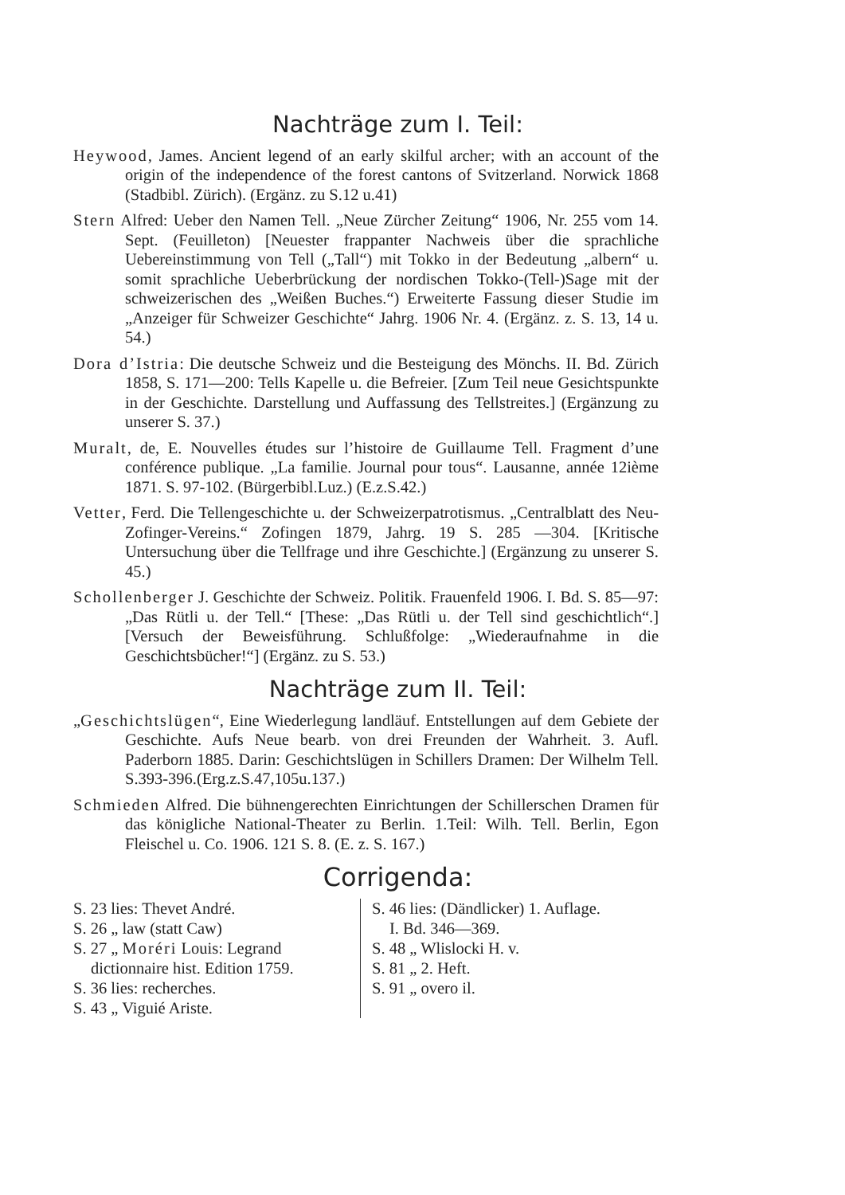Nachträge zum I. Teil:
Heywood, James. Ancient legend of an early skilful archer; with an account of the origin of the independence of the forest cantons of Svitzerland. Norwick 1868 (Stadbibl. Zürich). (Ergänz. zu S.12 u.41)
Stern Alfred: Ueber den Namen Tell. „Neue Zürcher Zeitung“ 1906, Nr. 255 vom 14. Sept. (Feuilleton) [Neuester frappanter Nachweis über die sprachliche Uebereinstimmung von Tell („Tall“) mit Tokko in der Bedeutung „albern“ u. somit sprachliche Ueberbrückung der nordischen Tokko-(Tell-)Sage mit der schweizerischen des „Weißen Buches.“) Erweiterte Fassung dieser Studie im „Anzeiger für Schweizer Geschichte“ Jahrg. 1906 Nr. 4. (Ergänz. z. S. 13, 14 u. 54.)
Dora d’Istria: Die deutsche Schweiz und die Besteigung des Mönchs. II. Bd. Zürich 1858, S. 171—200: Tells Kapelle u. die Befreier. [Zum Teil neue Gesichtspunkte in der Geschichte. Darstellung und Auffassung des Tellstreites.] (Ergänzung zu unserer S. 37.)
Muralt, de, E. Nouvelles études sur l’histoire de Guillaume Tell. Fragment d’une conférence publique. „La familie. Journal pour tous“. Lausanne, année 12ième 1871. S. 97-102. (Bürgerbibl.Luz.) (E.z.S.42.)
Vetter, Ferd. Die Tellengeschichte u. der Schweizerpatrotismus. „Centralblatt des Neu-Zofinger-Vereins.“ Zofingen 1879, Jahrg. 19 S. 285 —304. [Kritische Untersuchung über die Tellfrage und ihre Geschichte.] (Ergänzung zu unserer S. 45.)
Schollenberger J. Geschichte der Schweiz. Politik. Frauenfeld 1906. I. Bd. S. 85—97: „Das Rütli u. der Tell.“ [These: „Das Rütli u. der Tell sind geschichtlich“.] [Versuch der Beweisführung. Schlußfolge: „Wiederaufnahme in die Geschichtsbücher!“] (Ergänz. zu S. 53.)
Nachträge zum II. Teil:
„Geschichtslügen“, Eine Wiederlegung landläuf. Entstellungen auf dem Gebiete der Geschichte. Aufs Neue bearb. von drei Freunden der Wahrheit. 3. Aufl. Paderborn 1885. Darin: Geschichtslügen in Schillers Dramen: Der Wilhelm Tell. S.393-396.(Erg.z.S.47,105u.137.)
Schmieden Alfred. Die bühnengerechten Einrichtungen der Schillerschen Dramen für das königliche National-Theater zu Berlin. 1.Teil: Wilh. Tell. Berlin, Egon Fleischel u. Co. 1906. 121 S. 8. (E. z. S. 167.)
Corrigenda:
S. 23 lies: Thevet André.
S. 26 „ law (statt Caw)
S. 27 „ Moréri Louis: Legrand
dictionnaire hist. Edition 1759.
S. 36 lies: recherches.
S. 43 „ Viguié Ariste.
S. 46 lies: (Dändlicker) 1. Auflage.
I. Bd. 346—369.
S. 48 „ Wlislocki H. v.
S. 81 „ 2. Heft.
S. 91 „ overo il.